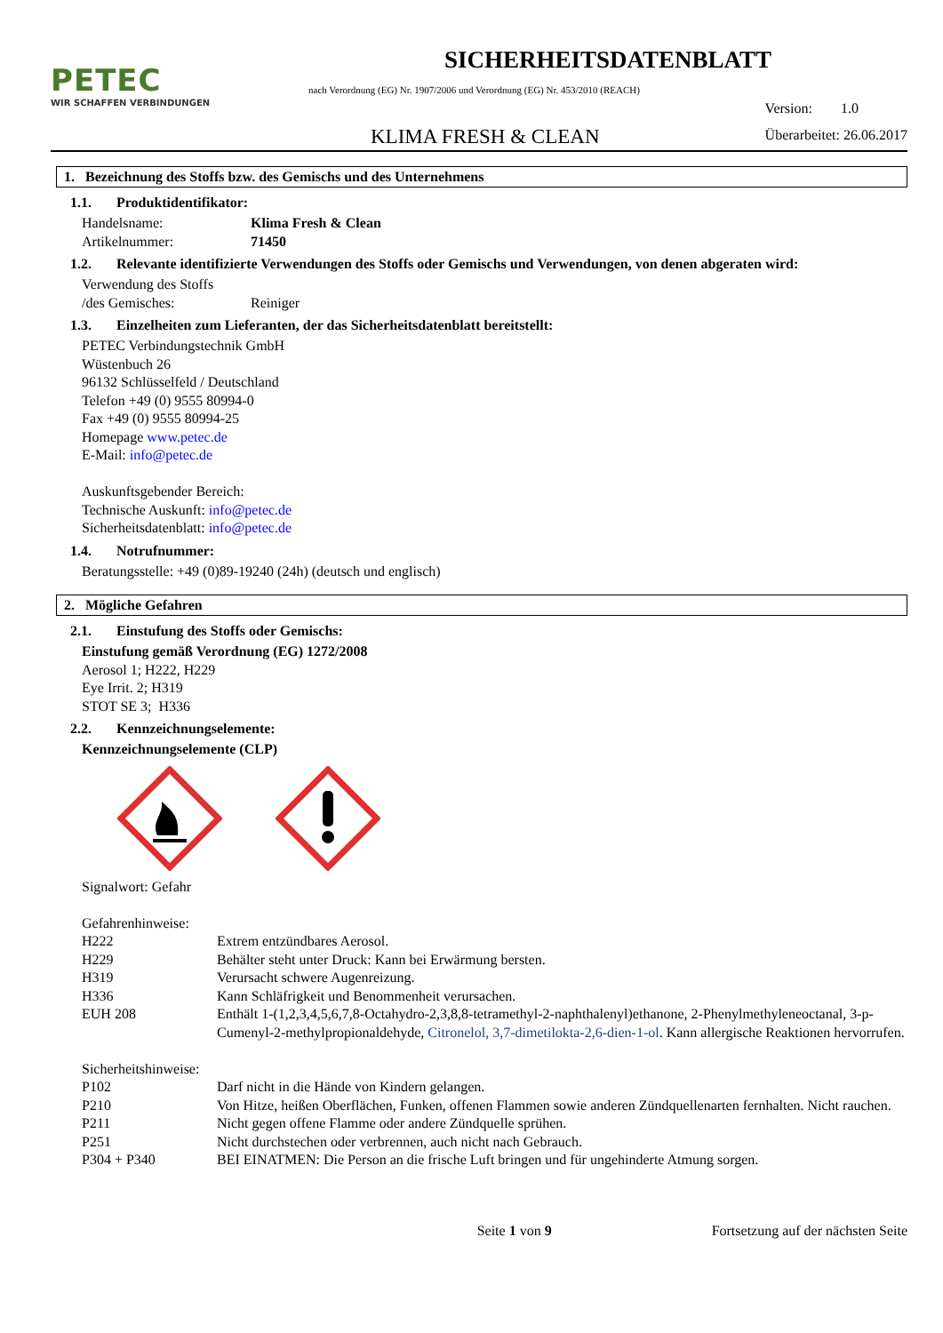PETEC
WIR SCHAFFEN VERBINDUNGEN
SICHERHEITSDATENBLATT
nach Verordnung (EG) Nr. 1907/2006 und Verordnung (EG) Nr. 453/2010 (REACH)
KLIMA FRESH & CLEAN
Version: 1.0
Überarbeitet: 26.06.2017
1. Bezeichnung des Stoffs bzw. des Gemischs und des Unternehmens
1.1. Produktidentifikator:
Handelsname: Klima Fresh & Clean
Artikelnummer: 71450
1.2. Relevante identifizierte Verwendungen des Stoffs oder Gemischs und Verwendungen, von denen abgeraten wird:
Verwendung des Stoffs
/des Gemisches:
Reiniger
1.3. Einzelheiten zum Lieferanten, der das Sicherheitsdatenblatt bereitstellt:
PETEC Verbindungstechnik GmbH
Wüstenbuch 26
96132 Schlüsselfeld / Deutschland
Telefon +49 (0) 9555 80994-0
Fax +49 (0) 9555 80994-25
Homepage www.petec.de
E-Mail: info@petec.de
Auskunftsgebender Bereich:
Technische Auskunft: info@petec.de
Sicherheitsdatenblatt: info@petec.de
1.4. Notrufnummer:
Beratungsstelle: +49 (0)89-19240 (24h) (deutsch und englisch)
2. Mögliche Gefahren
2.1. Einstufung des Stoffs oder Gemischs:
Einstufung gemäß Verordnung (EG) 1272/2008
Aerosol 1; H222, H229
Eye Irrit. 2; H319
STOT SE 3; H336
2.2. Kennzeichnungselemente:
Kennzeichnungselemente (CLP)
Signalwort: Gefahr
Gefahrenhinweise:
H222 Extrem entzündbares Aerosol.
H229 Behälter steht unter Druck: Kann bei Erwärmung bersten.
H319 Verursacht schwere Augenreizung.
H336 Kann Schläfrigkeit und Benommenheit verursachen.
EUH 208 Enthält 1-(1,2,3,4,5,6,7,8-Octahydro-2,3,8,8-tetramethyl-2-naphthalenyl)ethanone, 2-Phenylmethyleneoctanal, 3-p-Cumenyl-2-methylpropionaldehyde, Citronelol, 3,7-dimetilokta-2,6-dien-1-ol. Kann allergische Reaktionen hervorrufen.
Sicherheitshinweise:
P102 Darf nicht in die Hände von Kindern gelangen.
P210 Von Hitze, heißen Oberflächen, Funken, offenen Flammen sowie anderen Zündquellenarten fernhalten. Nicht rauchen.
P211 Nicht gegen offene Flamme oder andere Zündquelle sprühen.
P251 Nicht durchstechen oder verbrennen, auch nicht nach Gebrauch.
P304 + P340 BEI EINATMEN: Die Person an die frische Luft bringen und für ungehinderte Atmung sorgen.
Seite 1 von 9 Fortsetzung auf der nächsten Seite